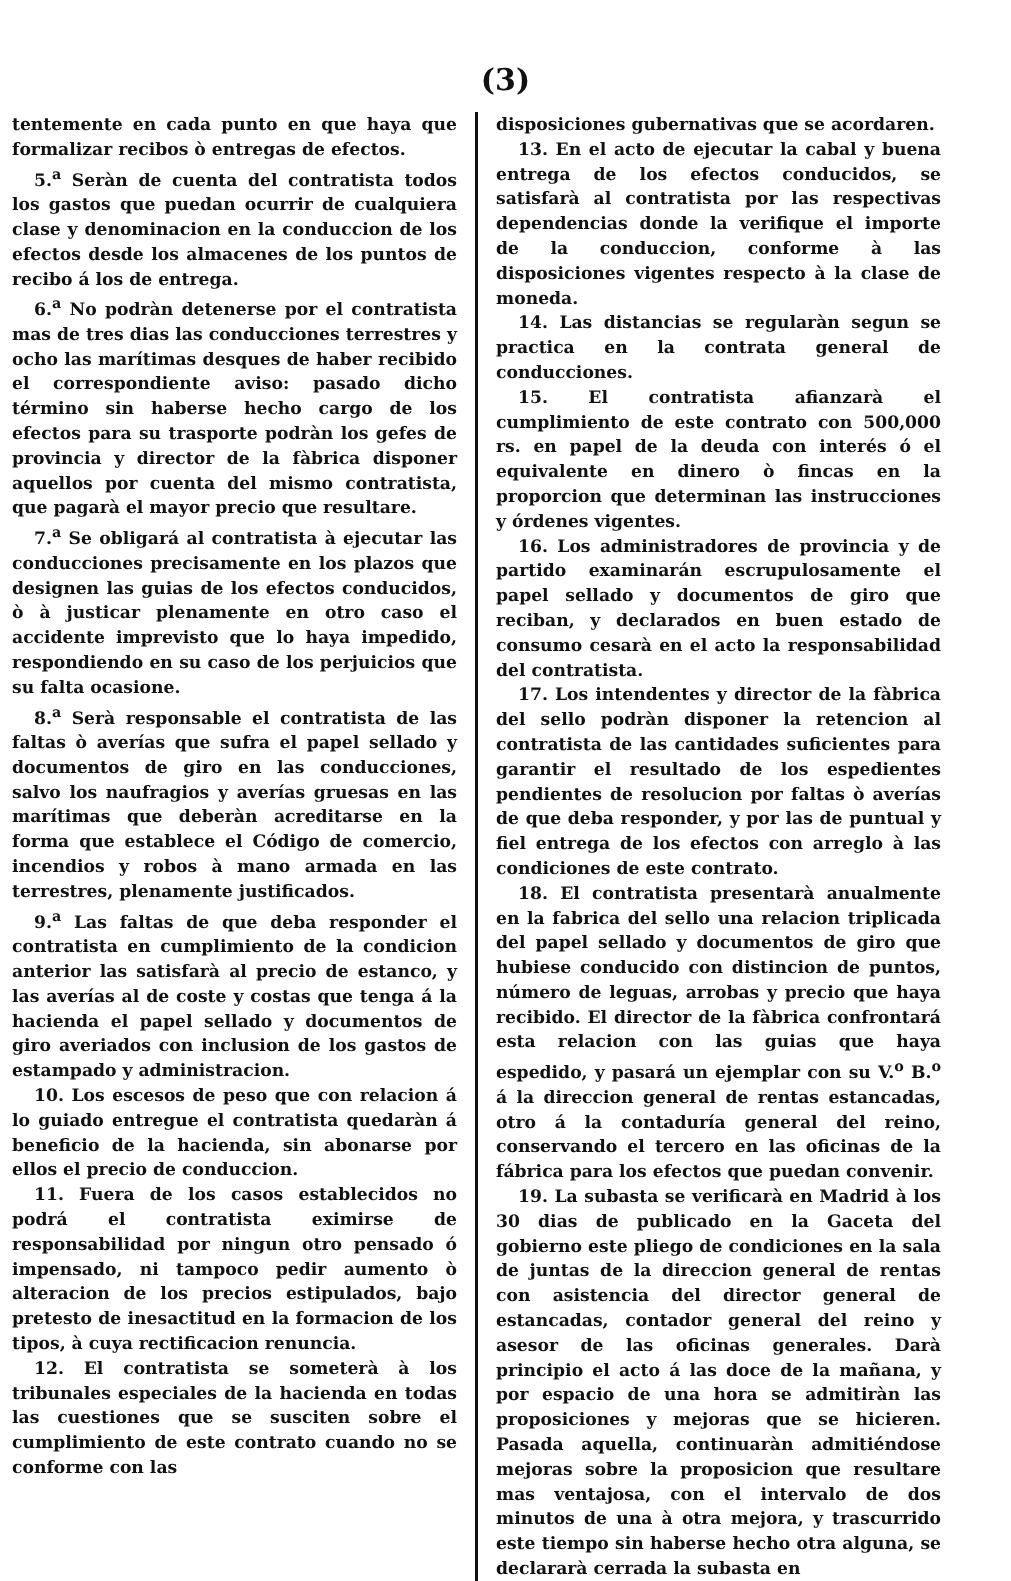(3)
tentemente en cada punto en que haya que formalizar recibos ò entregas de efectos.
5.<sup>a</sup> Seràn de cuenta del contratista todos los gastos que puedan ocurrir de cualquiera clase y denominacion en la conduccion de los efectos desde los almacenes de los puntos de recibo á los de entrega.
6.<sup>a</sup> No podràn detenerse por el contratista mas de tres dias las conducciones terrestres y ocho las marítimas desques de haber recibido el correspondiente aviso: pasado dicho término sin haberse hecho cargo de los efectos para su trasporte podràn los gefes de provincia y director de la fàbrica disponer aquellos por cuenta del mismo contratista, que pagarà el mayor precio que resultare.
7.<sup>a</sup> Se obligará al contratista à ejecutar las conducciones precisamente en los plazos que designen las guias de los efectos conducidos, ò à justicar plenamente en otro caso el accidente imprevisto que lo haya impedido, respondiendo en su caso de los perjuicios que su falta ocasione.
8.<sup>a</sup> Serà responsable el contratista de las faltas ò averías que sufra el papel sellado y documentos de giro en las conducciones, salvo los naufragios y averías gruesas en las marítimas que deberàn acreditarse en la forma que establece el Código de comercio, incendios y robos à mano armada en las terrestres, plenamente justificados.
9.<sup>a</sup> Las faltas de que deba responder el contratista en cumplimiento de la condicion anterior las satisfarà al precio de estanco, y las averías al de coste y costas que tenga á la hacienda el papel sellado y documentos de giro averiados con inclusion de los gastos de estampado y administracion.
10. Los escesos de peso que con relacion á lo guiado entregue el contratista quedaràn á beneficio de la hacienda, sin abonarse por ellos el precio de conduccion.
11. Fuera de los casos establecidos no podrá el contratista eximirse de responsabilidad por ningun otro pensado ó impensado, ni tampoco pedir aumento ò alteracion de los precios estipulados, bajo pretesto de inesactitud en la formacion de los tipos, à cuya rectificacion renuncia.
12. El contratista se someterà à los tribunales especiales de la hacienda en todas las cuestiones que se susciten sobre el cumplimiento de este contrato cuando no se conforme con las
disposiciones gubernativas que se acordaren.
13. En el acto de ejecutar la cabal y buena entrega de los efectos conducidos, se satisfarà al contratista por las respectivas dependencias donde la verifique el importe de la conduccion, conforme à las disposiciones vigentes respecto à la clase de moneda.
14. Las distancias se regularàn segun se practica en la contrata general de conducciones.
15. El contratista afianzarà el cumplimiento de este contrato con 500,000 rs. en papel de la deuda con interés ó el equivalente en dinero ò fincas en la proporcion que determinan las instrucciones y órdenes vigentes.
16. Los administradores de provincia y de partido examinarán escrupulosamente el papel sellado y documentos de giro que reciban, y declarados en buen estado de consumo cesarà en el acto la responsabilidad del contratista.
17. Los intendentes y director de la fàbrica del sello podràn disponer la retencion al contratista de las cantidades suficientes para garantir el resultado de los espedientes pendientes de resolucion por faltas ò averías de que deba responder, y por las de puntual y fiel entrega de los efectos con arreglo à las condiciones de este contrato.
18. El contratista presentarà anualmente en la fabrica del sello una relacion triplicada del papel sellado y documentos de giro que hubiese conducido con distincion de puntos, número de leguas, arrobas y precio que haya recibido. El director de la fàbrica confrontará esta relacion con las guias que haya espedido, y pasará un ejemplar con su V.<sup>o</sup> B.<sup>o</sup> á la direccion general de rentas estancadas, otro á la contaduría general del reino, conservando el tercero en las oficinas de la fábrica para los efectos que puedan convenir.
19. La subasta se verificarà en Madrid à los 30 dias de publicado en la Gaceta del gobierno este pliego de condiciones en la sala de juntas de la direccion general de rentas con asistencia del director general de estancadas, contador general del reino y asesor de las oficinas generales. Darà principio el acto á las doce de la mañana, y por espacio de una hora se admitiràn las proposiciones y mejoras que se hicieren. Pasada aquella, continuaràn admitiéndose mejoras sobre la proposicion que resultare mas ventajosa, con el intervalo de dos minutos de una à otra mejora, y trascurrido este tiempo sin haberse hecho otra alguna, se declararà cerrada la subasta en